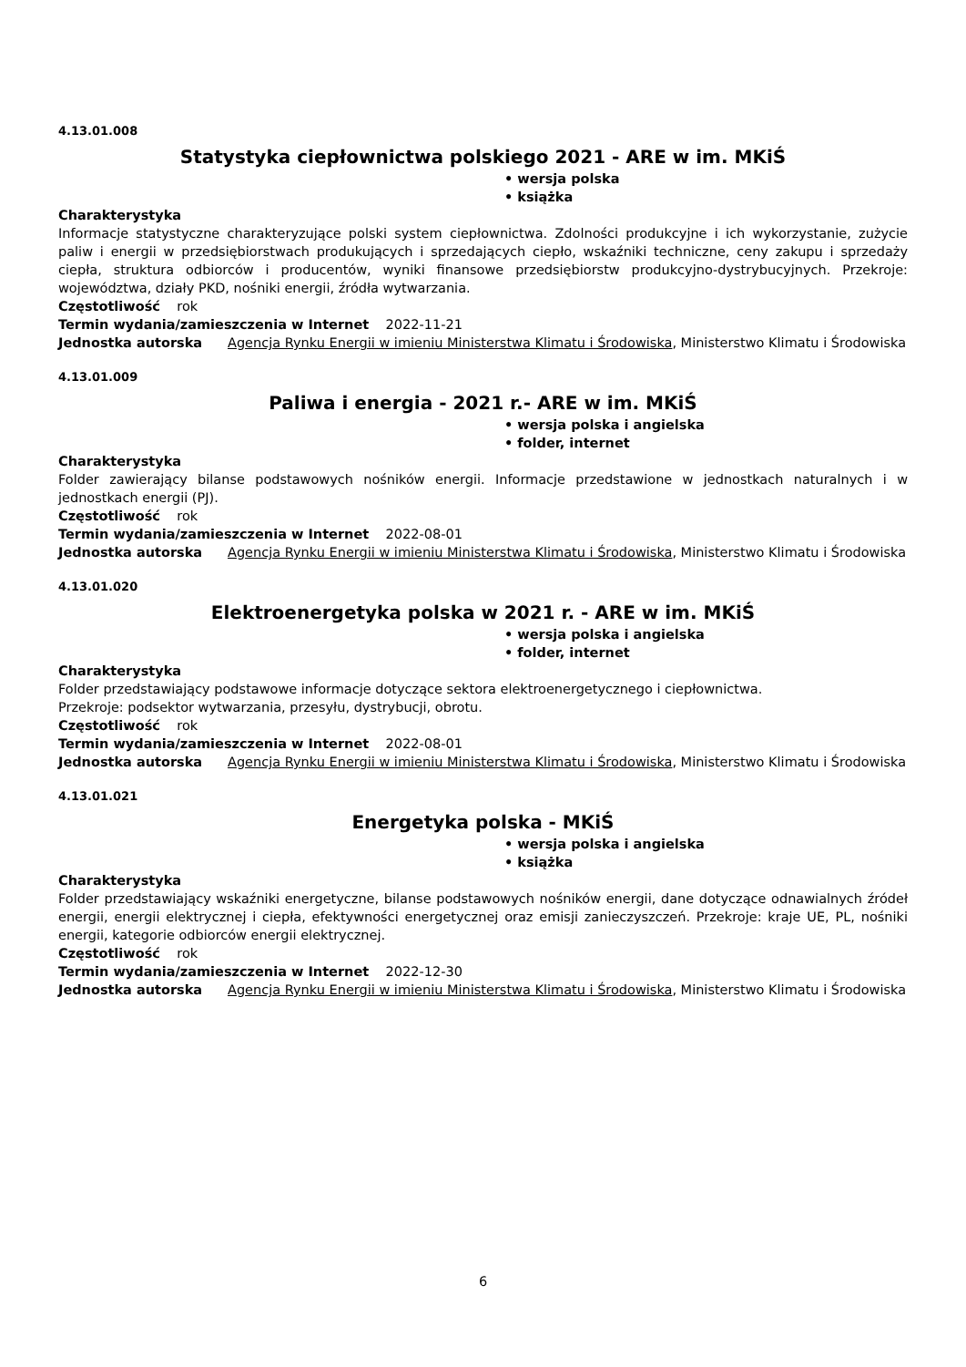4.13.01.008
Statystyka ciepłownictwa polskiego 2021 - ARE w im. MKiŚ
• wersja polska
• książka
Charakterystyka
Informacje statystyczne charakteryzujące polski system ciepłownictwa. Zdolności produkcyjne i ich wykorzystanie, zużycie paliw i energii w przedsiębiorstwach produkujących i sprzedających ciepło, wskaźniki techniczne, ceny zakupu i sprzedaży ciepła, struktura odbiorców i producentów, wyniki finansowe przedsiębiorstw produkcyjno-dystrybucyjnych. Przekroje: województwa, działy PKD, nośniki energii, źródła wytwarzania.
Częstotliwość rok
Termin wydania/zamieszczenia w Internet 2022-11-21
Jednostka autorska Agencja Rynku Energii w imieniu Ministerstwa Klimatu i Środowiska, Ministerstwo Klimatu i Środowiska
4.13.01.009
Paliwa i energia - 2021 r.- ARE w im. MKiŚ
• wersja polska i angielska
• folder, internet
Charakterystyka
Folder zawierający bilanse podstawowych nośników energii. Informacje przedstawione w jednostkach naturalnych i w jednostkach energii (PJ).
Częstotliwość rok
Termin wydania/zamieszczenia w Internet 2022-08-01
Jednostka autorska Agencja Rynku Energii w imieniu Ministerstwa Klimatu i Środowiska, Ministerstwo Klimatu i Środowiska
4.13.01.020
Elektroenergetyka polska w 2021 r. - ARE w im. MKiŚ
• wersja polska i angielska
• folder, internet
Charakterystyka
Folder przedstawiający podstawowe informacje dotyczące sektora elektroenergetycznego i ciepłownictwa.
Przekroje: podsektor wytwarzania, przesyłu, dystrybucji, obrotu.
Częstotliwość rok
Termin wydania/zamieszczenia w Internet 2022-08-01
Jednostka autorska Agencja Rynku Energii w imieniu Ministerstwa Klimatu i Środowiska, Ministerstwo Klimatu i Środowiska
4.13.01.021
Energetyka polska - MKiŚ
• wersja polska i angielska
• książka
Charakterystyka
Folder przedstawiający wskaźniki energetyczne, bilanse podstawowych nośników energii, dane dotyczące odnawialnych źródeł energii, energii elektrycznej i ciepła, efektywności energetycznej oraz emisji zanieczyszczeń. Przekroje: kraje UE, PL, nośniki energii, kategorie odbiorców energii elektrycznej.
Częstotliwość rok
Termin wydania/zamieszczenia w Internet 2022-12-30
Jednostka autorska Agencja Rynku Energii w imieniu Ministerstwa Klimatu i Środowiska, Ministerstwo Klimatu i Środowiska
6